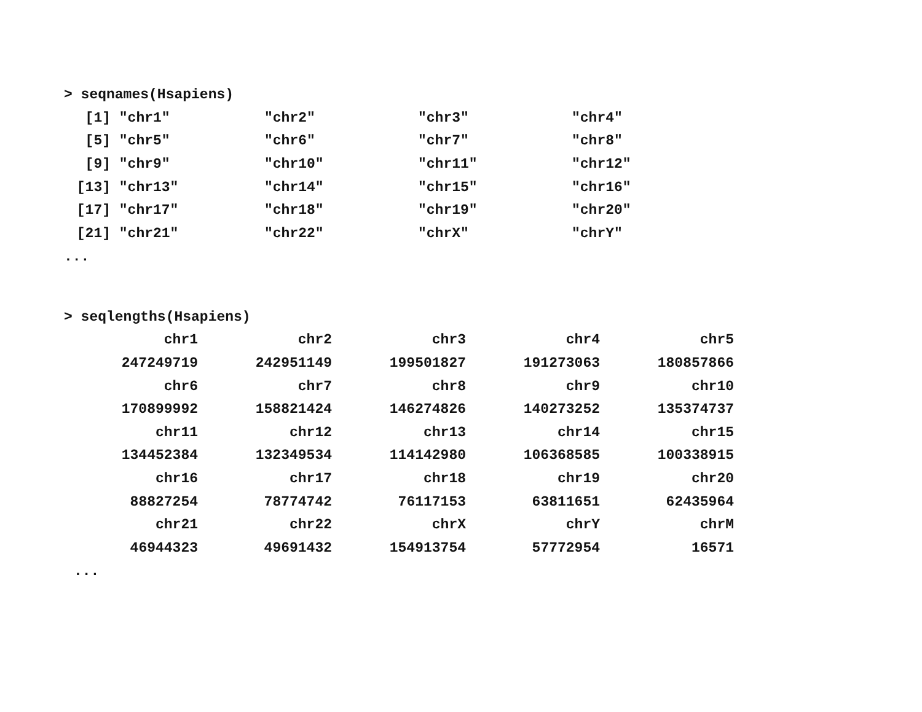> seqnames(Hsapiens)
| [1] | "chr1" | "chr2" | "chr3" | "chr4" |
| [5] | "chr5" | "chr6" | "chr7" | "chr8" |
| [9] | "chr9" | "chr10" | "chr11" | "chr12" |
| [13] | "chr13" | "chr14" | "chr15" | "chr16" |
| [17] | "chr17" | "chr18" | "chr19" | "chr20" |
| [21] | "chr21" | "chr22" | "chrX" | "chrY" |
...
> seqlengths(Hsapiens)
| chr1 | chr2 | chr3 | chr4 | chr5 |
| 247249719 | 242951149 | 199501827 | 191273063 | 180857866 |
| chr6 | chr7 | chr8 | chr9 | chr10 |
| 170899992 | 158821424 | 146274826 | 140273252 | 135374737 |
| chr11 | chr12 | chr13 | chr14 | chr15 |
| 134452384 | 132349534 | 114142980 | 106368585 | 100338915 |
| chr16 | chr17 | chr18 | chr19 | chr20 |
| 88827254 | 78774742 | 76117153 | 63811651 | 62435964 |
| chr21 | chr22 | chrX | chrY | chrM |
| 46944323 | 49691432 | 154913754 | 57772954 | 16571 |
...